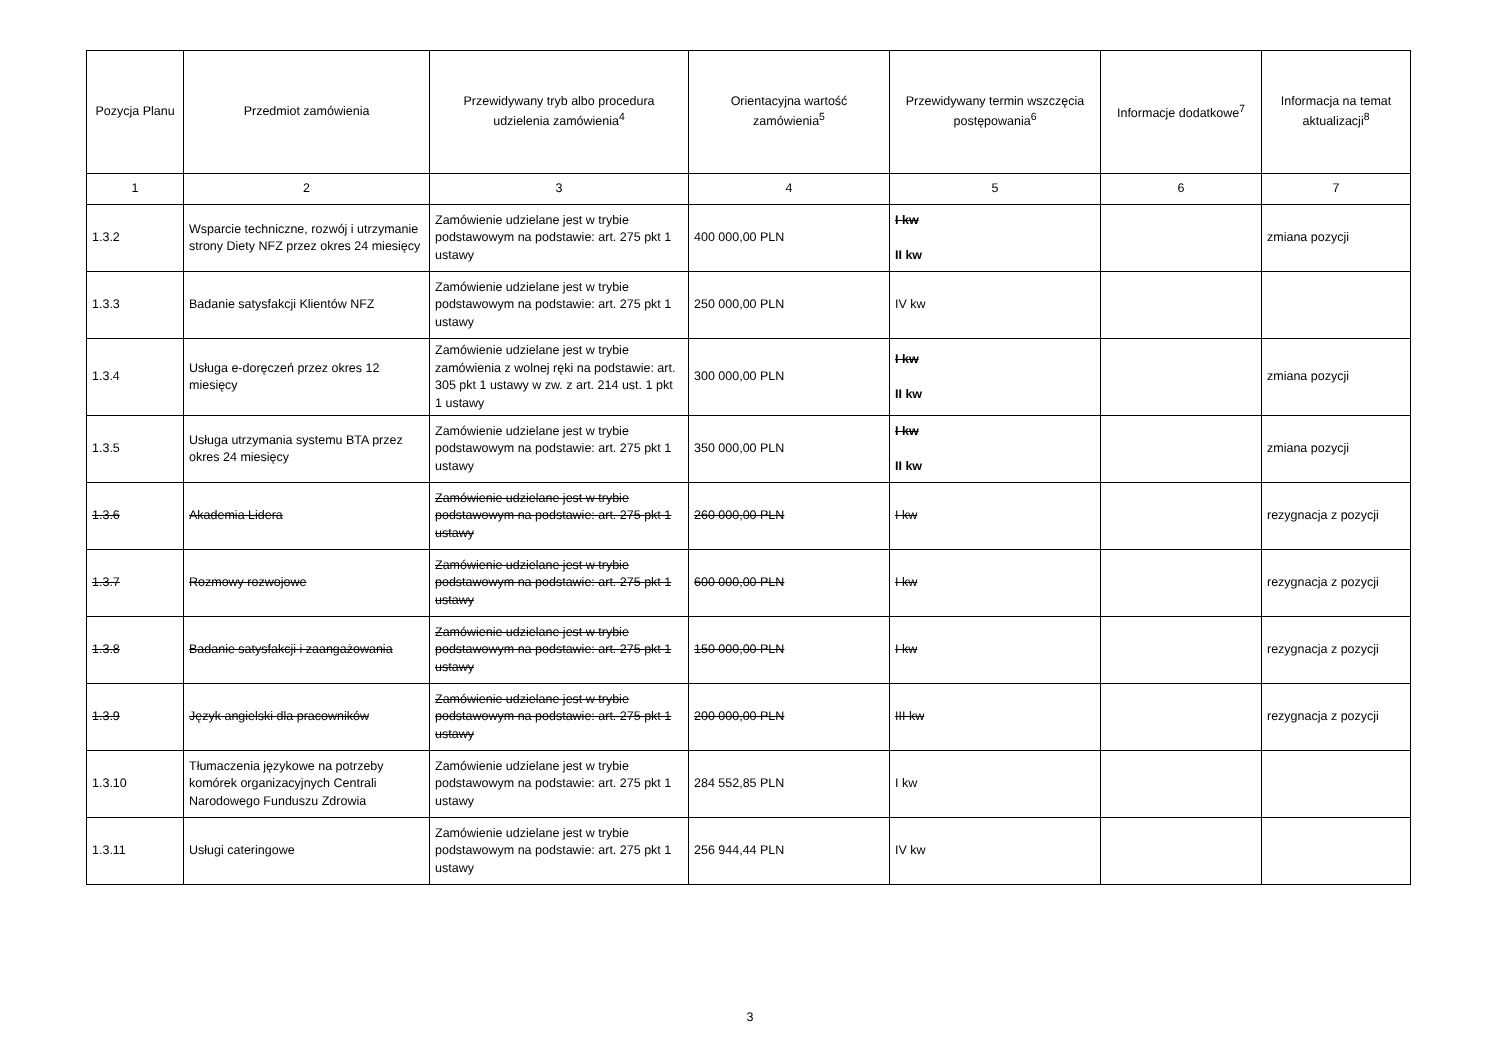| Pozycja Planu | Przedmiot zamówienia | Przewidywany tryb albo procedura udzielenia zamówienia<sup>4</sup> | Orientacyjna wartość zamówienia<sup>5</sup> | Przewidywany termin wszczęcia postępowania<sup>6</sup> | Informacje dodatkowe<sup>7</sup> | Informacja na temat aktualizacji<sup>8</sup> |
| --- | --- | --- | --- | --- | --- | --- |
| 1 | 2 | 3 | 4 | 5 | 6 | 7 |
| 1.3.2 | Wsparcie techniczne, rozwój i utrzymanie strony Diety NFZ przez okres 24 miesięcy | Zamówienie udzielane jest w trybie podstawowym na podstawie: art. 275 pkt 1 ustawy | 400 000,00 PLN | I kw II kw | | zmiana pozycji |
| 1.3.3 | Badanie satysfakcji Klientów NFZ | Zamówienie udzielane jest w trybie podstawowym na podstawie: art. 275 pkt 1 ustawy | 250 000,00 PLN | IV kw | | |
| 1.3.4 | Usługa e-doręczeń przez okres 12 miesięcy | Zamówienie udzielane jest w trybie zamówienia z wolnej ręki na podstawie: art. 305 pkt 1 ustawy w zw. z art. 214 ust. 1 pkt 1 ustawy | 300 000,00 PLN | I kw II kw | | zmiana pozycji |
| 1.3.5 | Usługa utrzymania systemu BTA przez okres 24 miesięcy | Zamówienie udzielane jest w trybie podstawowym na podstawie: art. 275 pkt 1 ustawy | 350 000,00 PLN | I kw II kw | | zmiana pozycji |
| 1.3.6 | Akademia Lidera | Zamówienie udzielane jest w trybie podstawowym na podstawie: art. 275 pkt 1 ustawy | 260 000,00 PLN | I kw | | rezygnacja z pozycji |
| 1.3.7 | Rozmowy rozwojowe | Zamówienie udzielane jest w trybie podstawowym na podstawie: art. 275 pkt 1 ustawy | 600 000,00 PLN | I kw | | rezygnacja z pozycji |
| 1.3.8 | Badanie satysfakcji i zaangażowania | Zamówienie udzielane jest w trybie podstawowym na podstawie: art. 275 pkt 1 ustawy | 150 000,00 PLN | I kw | | rezygnacja z pozycji |
| 1.3.9 | Język angielski dla pracowników | Zamówienie udzielane jest w trybie podstawowym na podstawie: art. 275 pkt 1 ustawy | 200 000,00 PLN | III kw | | rezygnacja z pozycji |
| 1.3.10 | Tłumaczenia językowe na potrzeby komórek organizacyjnych Centrali Narodowego Funduszu Zdrowia | Zamówienie udzielane jest w trybie podstawowym na podstawie: art. 275 pkt 1 ustawy | 284 552,85 PLN | I kw | | |
| 1.3.11 | Usługi cateringowe | Zamówienie udzielane jest w trybie podstawowym na podstawie: art. 275 pkt 1 ustawy | 256 944,44 PLN | IV kw | | |
3